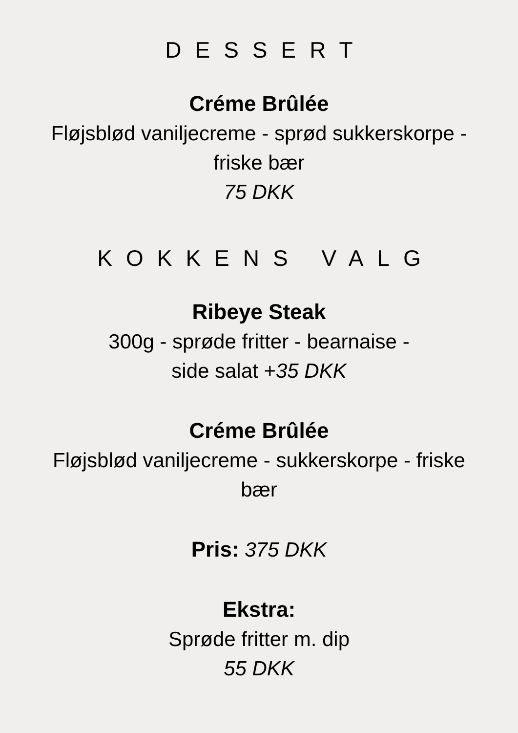DESSERT
Créme Brûlée
Fløjsblød vaniljecreme - sprød sukkerskorpe -
friske bær
75 DKK
KOKKENS VALG
Ribeye Steak
300g - sprøde fritter - bearnaise -
side salat +35 DKK
Créme Brûlée
Fløjsblød vaniljecreme - sukkerskorpe - friske
bær
Pris: 375 DKK
Ekstra:
Sprøde fritter m. dip
55 DKK